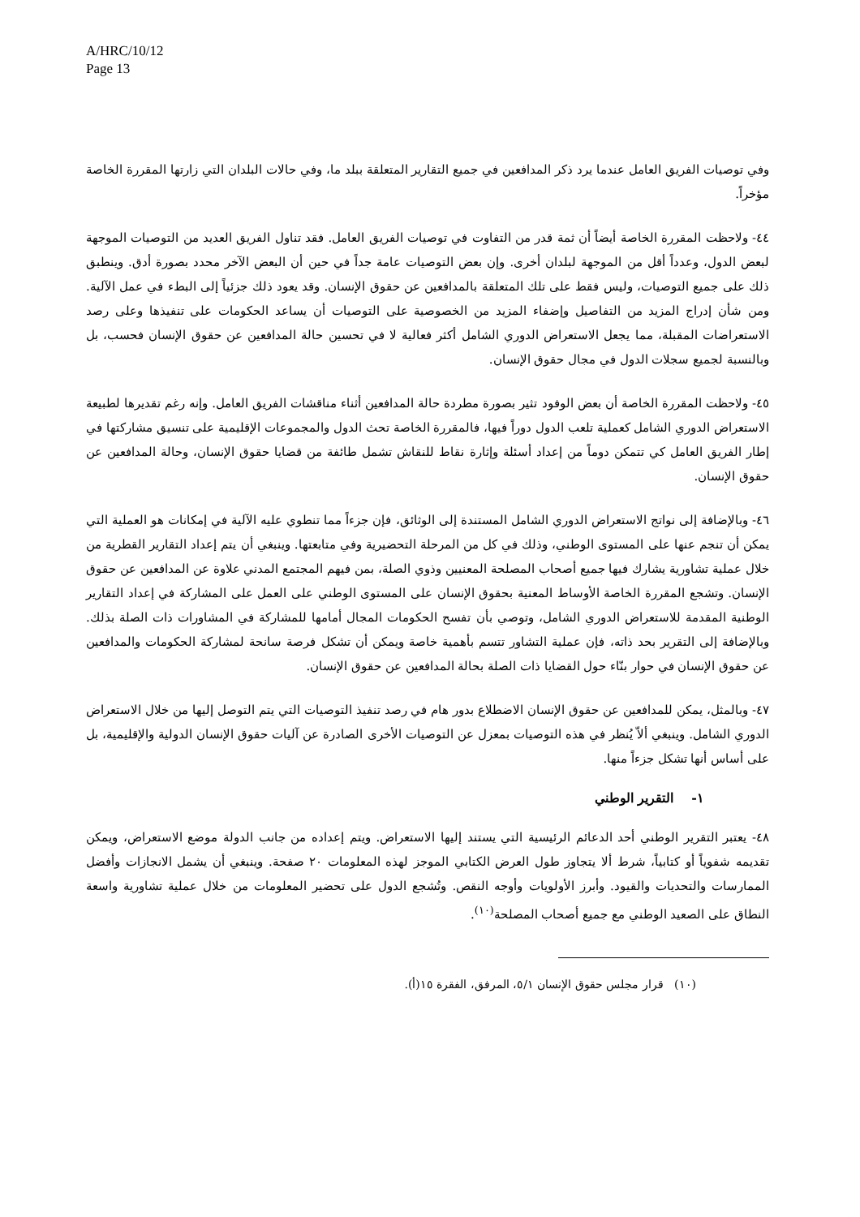A/HRC/10/12
Page 13
وفي توصيات الفريق العامل عندما يرد ذكر المدافعين في جميع التقارير المتعلقة ببلد ما، وفي حالات البلدان التي زارتها المقررة الخاصة مؤخراً.
٤٤- ولاحظت المقررة الخاصة أيضاً أن ثمة قدر من التفاوت في توصيات الفريق العامل. فقد تناول الفريق العديد من التوصيات الموجهة لبعض الدول، وعدداً أقل من الموجهة لبلدان أخرى. وإن بعض التوصيات عامة جداً في حين أن البعض الآخر محدد بصورة أدق. وينطبق ذلك على جميع التوصيات، وليس فقط على تلك المتعلقة بالمدافعين عن حقوق الإنسان. وقد يعود ذلك جزئياً إلى البطء في عمل الآلية. ومن شأن إدراج المزيد من التفاصيل وإضفاء المزيد من الخصوصية على التوصيات أن يساعد الحكومات على تنفيذها وعلى رصد الاستعراضات المقبلة، مما يجعل الاستعراض الدوري الشامل أكثر فعالية لا في تحسين حالة المدافعين عن حقوق الإنسان فحسب، بل وبالنسبة لجميع سجلات الدول في مجال حقوق الإنسان.
٤٥- ولاحظت المقررة الخاصة أن بعض الوفود تثير بصورة مطردة حالة المدافعين أثناء مناقشات الفريق العامل. وإنه رغم تقديرها لطبيعة الاستعراض الدوري الشامل كعملية تلعب الدول دوراً فيها، فالمقررة الخاصة تحث الدول والمجموعات الإقليمية على تنسيق مشاركتها في إطار الفريق العامل كي تتمكن دوماً من إعداد أسئلة وإثارة نقاط للنقاش تشمل طائفة من قضايا حقوق الإنسان، وحالة المدافعين عن حقوق الإنسان.
٤٦- وبالإضافة إلى نواتج الاستعراض الدوري الشامل المستندة إلى الوثائق، فإن جزءاً مما تنطوي عليه الآلية في إمكانات هو العملية التي يمكن أن تنجم عنها على المستوى الوطني، وذلك في كل من المرحلة التحضيرية وفي متابعتها. وينبغي أن يتم إعداد التقارير القطرية من خلال عملية تشاورية يشارك فيها جميع أصحاب المصلحة المعنيين وذوي الصلة، بمن فيهم المجتمع المدني علاوة عن المدافعين عن حقوق الإنسان. وتشجع المقررة الخاصة الأوساط المعنية بحقوق الإنسان على المستوى الوطني على العمل على المشاركة في إعداد التقارير الوطنية المقدمة للاستعراض الدوري الشامل، وتوصي بأن تفسح الحكومات المجال أمامها للمشاركة في المشاورات ذات الصلة بذلك. وبالإضافة إلى التقرير بحد ذاته، فإن عملية التشاور تتسم بأهمية خاصة ويمكن أن تشكل فرصة سانحة لمشاركة الحكومات والمدافعين عن حقوق الإنسان في حوار بنّاء حول القضايا ذات الصلة بحالة المدافعين عن حقوق الإنسان.
٤٧- وبالمثل، يمكن للمدافعين عن حقوق الإنسان الاضطلاع بدور هام في رصد تنفيذ التوصيات التي يتم التوصل إليها من خلال الاستعراض الدوري الشامل. وينبغي ألاّ يُنظر في هذه التوصيات بمعزل عن التوصيات الأخرى الصادرة عن آليات حقوق الإنسان الدولية والإقليمية، بل على أساس أنها تشكل جزءاً منها.
١- التقرير الوطني
٤٨- يعتبر التقرير الوطني أحد الدعائم الرئيسية التي يستند إليها الاستعراض. ويتم إعداده من جانب الدولة موضع الاستعراض، ويمكن تقديمه شفوياً أو كتابياً، شرط ألا يتجاوز طول العرض الكتابي الموجز لهذه المعلومات ٢٠ صفحة. وينبغي أن يشمل الانجازات وأفضل الممارسات والتحديات والقيود. وأبرز الأولويات وأوجه النقص. وتُشجع الدول على تحضير المعلومات من خلال عملية تشاورية واسعة النطاق على الصعيد الوطني مع جميع أصحاب المصلحة<sup>(١٠)</sup>.
(١٠) قرار مجلس حقوق الإنسان ٥/١، المرفق، الفقرة ١٥(أ).